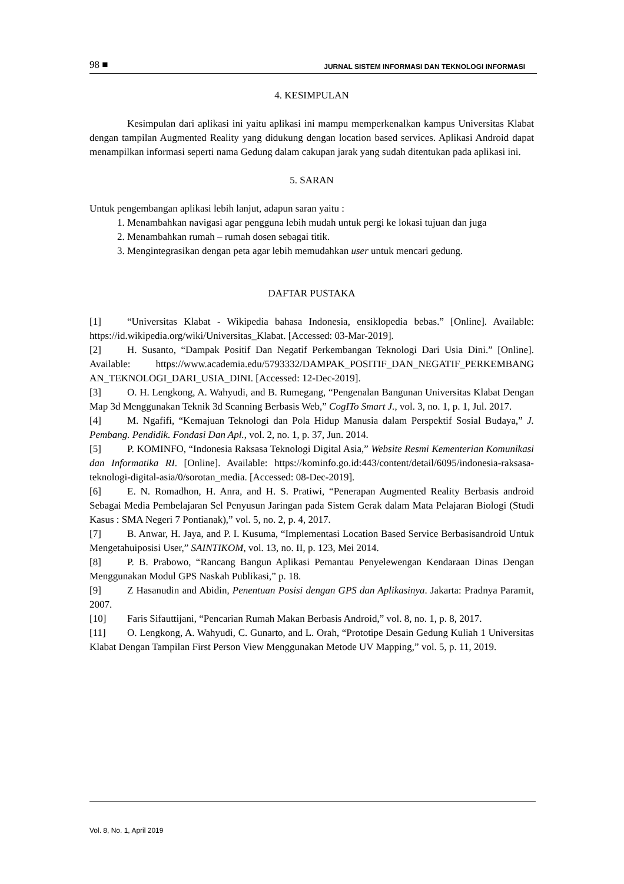98 ■ JURNAL SISTEM INFORMASI DAN TEKNOLOGI INFORMASI
4. KESIMPULAN
Kesimpulan dari aplikasi ini yaitu aplikasi ini mampu memperkenalkan kampus Universitas Klabat dengan tampilan Augmented Reality yang didukung dengan location based services. Aplikasi Android dapat menampilkan informasi seperti nama Gedung dalam cakupan jarak yang sudah ditentukan pada aplikasi ini.
5. SARAN
Untuk pengembangan aplikasi lebih lanjut, adapun saran yaitu :
1. Menambahkan navigasi agar pengguna lebih mudah untuk pergi ke lokasi tujuan dan juga
2. Menambahkan rumah – rumah dosen sebagai titik.
3. Mengintegrasikan dengan peta agar lebih memudahkan user untuk mencari gedung.
DAFTAR PUSTAKA
[1] “Universitas Klabat - Wikipedia bahasa Indonesia, ensiklopedia bebas.” [Online]. Available: https://id.wikipedia.org/wiki/Universitas_Klabat. [Accessed: 03-Mar-2019].
[2] H. Susanto, “Dampak Positif Dan Negatif Perkembangan Teknologi Dari Usia Dini.” [Online]. Available: https://www.academia.edu/5793332/DAMPAK_POSITIF_DAN_NEGATIF_PERKEMBANG AN_TEKNOLOGI_DARI_USIA_DINI. [Accessed: 12-Dec-2019].
[3] O. H. Lengkong, A. Wahyudi, and B. Rumegang, “Pengenalan Bangunan Universitas Klabat Dengan Map 3d Menggunakan Teknik 3d Scanning Berbasis Web,” CogITo Smart J., vol. 3, no. 1, p. 1, Jul. 2017.
[4] M. Ngafifi, “Kemajuan Teknologi dan Pola Hidup Manusia dalam Perspektif Sosial Budaya,” J. Pembang. Pendidik. Fondasi Dan Apl., vol. 2, no. 1, p. 37, Jun. 2014.
[5] P. KOMINFO, “Indonesia Raksasa Teknologi Digital Asia,” Website Resmi Kementerian Komunikasi dan Informatika RI. [Online]. Available: https://kominfo.go.id:443/content/detail/6095/indonesia-raksasa-teknologi-digital-asia/0/sorotan_media. [Accessed: 08-Dec-2019].
[6] E. N. Romadhon, H. Anra, and H. S. Pratiwi, “Penerapan Augmented Reality Berbasis android Sebagai Media Pembelajaran Sel Penyusun Jaringan pada Sistem Gerak dalam Mata Pelajaran Biologi (Studi Kasus : SMA Negeri 7 Pontianak),” vol. 5, no. 2, p. 4, 2017.
[7] B. Anwar, H. Jaya, and P. I. Kusuma, “Implementasi Location Based Service Berbasisandroid Untuk Mengetahuiposisi User,” SAINTIKOM, vol. 13, no. II, p. 123, Mei 2014.
[8] P. B. Prabowo, “Rancang Bangun Aplikasi Pemantau Penyelewengan Kendaraan Dinas Dengan Menggunakan Modul GPS Naskah Publikasi,” p. 18.
[9] Z Hasanudin and Abidin, Penentuan Posisi dengan GPS dan Aplikasinya. Jakarta: Pradnya Paramit, 2007.
[10] Faris Sifauttijani, “Pencarian Rumah Makan Berbasis Android,” vol. 8, no. 1, p. 8, 2017.
[11] O. Lengkong, A. Wahyudi, C. Gunarto, and L. Orah, “Prototipe Desain Gedung Kuliah 1 Universitas Klabat Dengan Tampilan First Person View Menggunakan Metode UV Mapping,” vol. 5, p. 11, 2019.
Vol. 8, No. 1, April 2019